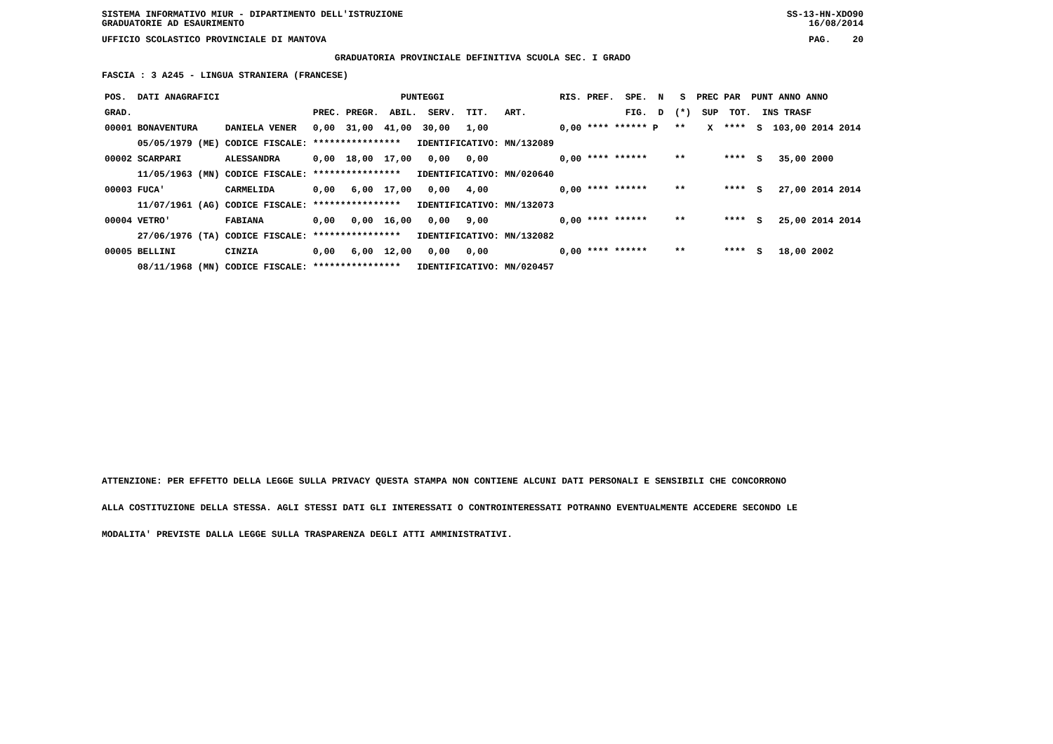SISTEMA INFORMATIVO MIUR - DIPARTIMENTO DELL'ISTRUZIONE
GRADUATORIE AD ESAURIMENTO SS-13-HN-XDO90
16/08/2014
UFFICIO SCOLASTICO PROVINCIALE DI MANTOVA PAG. 20
GRADUATORIA PROVINCIALE DEFINITIVA SCUOLA SEC. I GRADO
FASCIA : 3 A245 - LINGUA STRANIERA (FRANCESE)
| POS. DATI ANAGRAFICI | | PUNTEGGI | RIS. PREF. SPE. N S PREC PAR PUNT ANNO ANNO |
| --- | --- | --- | --- |
| GRAD. | | PREC. PREGR. ABIL. SERV. TIT. ART. | FIG. D (*) SUP TOT. INS TRASF |
| 00001 BONAVENTURA | DANIELA VENER | 0,00 31,00 41,00 30,00 1,00 | 0,00 **** ****** P ** X **** S 103,00 2014 2014 |
| 05/05/1979 (ME) | CODICE FISCALE: | **************** IDENTIFICATIVO: MN/132089 | |
| 00002 SCARPARI | ALESSANDRA | 0,00 18,00 17,00 0,00 0,00 | 0,00 **** ****** ** **** S 35,00 2000 |
| 11/05/1963 (MN) | CODICE FISCALE: | **************** IDENTIFICATIVO: MN/020640 | |
| 00003 FUCA' | CARMELIDA | 0,00 6,00 17,00 0,00 4,00 | 0,00 **** ****** ** **** S 27,00 2014 2014 |
| 11/07/1961 (AG) | CODICE FISCALE: | **************** IDENTIFICATIVO: MN/132073 | |
| 00004 VETRO' | FABIANA | 0,00 0,00 16,00 0,00 9,00 | 0,00 **** ****** ** **** S 25,00 2014 2014 |
| 27/06/1976 (TA) | CODICE FISCALE: | **************** IDENTIFICATIVO: MN/132082 | |
| 00005 BELLINI | CINZIA | 0,00 6,00 12,00 0,00 0,00 | 0,00 **** ****** ** **** S 18,00 2002 |
| 08/11/1968 (MN) | CODICE FISCALE: | **************** IDENTIFICATIVO: MN/020457 | |
ATTENZIONE: PER EFFETTO DELLA LEGGE SULLA PRIVACY QUESTA STAMPA NON CONTIENE ALCUNI DATI PERSONALI E SENSIBILI CHE CONCORRONO
ALLA COSTITUZIONE DELLA STESSA. AGLI STESSI DATI GLI INTERESSATI O CONTROINTERESSATI POTRANNO EVENTUALMENTE ACCEDERE SECONDO LE
MODALITA' PREVISTE DALLA LEGGE SULLA TRASPARENZA DEGLI ATTI AMMINISTRATIVI.